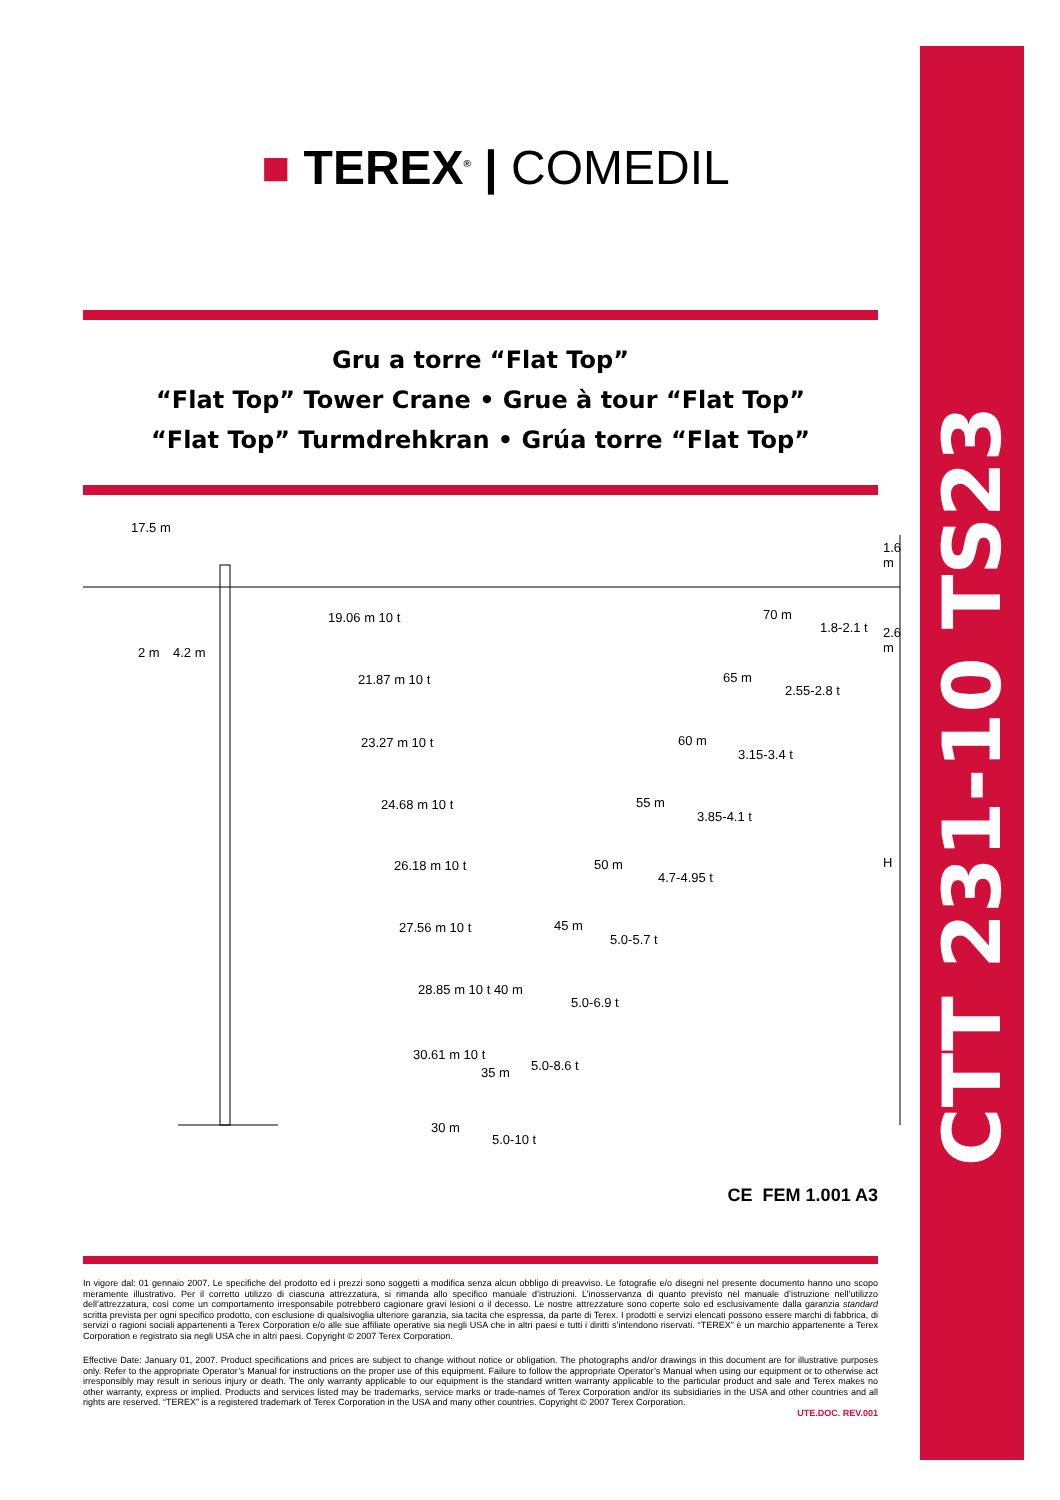CTT 231-10 TS23
■ TEREX<sup>®</sup> | COMEDIL
Gru a torre “Flat Top”
“Flat Top” Tower Crane • Grue à tour “Flat Top”
“Flat Top” Turmdrehkran • Grúa torre “Flat Top”
17.5 m
1.6 m
2.6 m
2 m 4.2 m
H
19.06 m 10 t 70 m
1.8-2.1 t
21.87 m 10 t 65 m
2.55-2.8 t
23.27 m 10 t 60 m
3.15-3.4 t
24.68 m 10 t 55 m
3.85-4.1 t
26.18 m 10 t 50 m
4.7-4.95 t
27.56 m 10 t 45 m
5.0-5.7 t
28.85 m 10 t 40 m
5.0-6.9 t
30.61 m 10 t
35 m 5.0-8.6 t
30 m
5.0-10 t
CE FEM 1.001 A3
In vigore dal: 01 gennaio 2007. Le specifiche del prodotto ed i prezzi sono soggetti a modifica senza alcun obbligo di preavviso. Le fotografie e/o disegni nel presente documento hanno uno scopo meramente illustrativo. Per il corretto utilizzo di ciascuna attrezzatura, si rimanda allo specifico manuale d’istruzioni. L’inosservanza di quanto previsto nel manuale d’istruzione nell’utilizzo dell’attrezzatura, così come un comportamento irresponsabile potrebbero cagionare gravi lesioni o il decesso. Le nostre attrezzature sono coperte solo ed esclusivamente dalla garanzia standard scritta prevista per ogni specifico prodotto, con esclusione di qualsivoglia ulteriore garanzia, sia tacita che espressa, da parte di Terex. I prodotti e servizi elencati possono essere marchi di fabbrica, di servizi o ragioni sociali appartenenti a Terex Corporation e/o alle sue affiliate operative sia negli USA che in altri paesi e tutti i diritti s’intendono riservati. “TEREX” è un marchio appartenente a Terex Corporation e registrato sia negli USA che in altri paesi. Copyright © 2007 Terex Corporation.
Effective Date: January 01, 2007. Product specifications and prices are subject to change without notice or obligation. The photographs and/or drawings in this document are for illustrative purposes only. Refer to the appropriate Operator’s Manual for instructions on the proper use of this equipment. Failure to follow the appropriate Operator’s Manual when using our equipment or to otherwise act irresponsibly may result in serious injury or death. The only warranty applicable to our equipment is the standard written warranty applicable to the particular product and sale and Terex makes no other warranty, express or implied. Products and services listed may be trademarks, service marks or trade-names of Terex Corporation and/or its subsidiaries in the USA and other countries and all rights are reserved. “TEREX” is a registered trademark of Terex Corporation in the USA and many other countries. Copyright © 2007 Terex Corporation.
UTE.DOC. REV.001